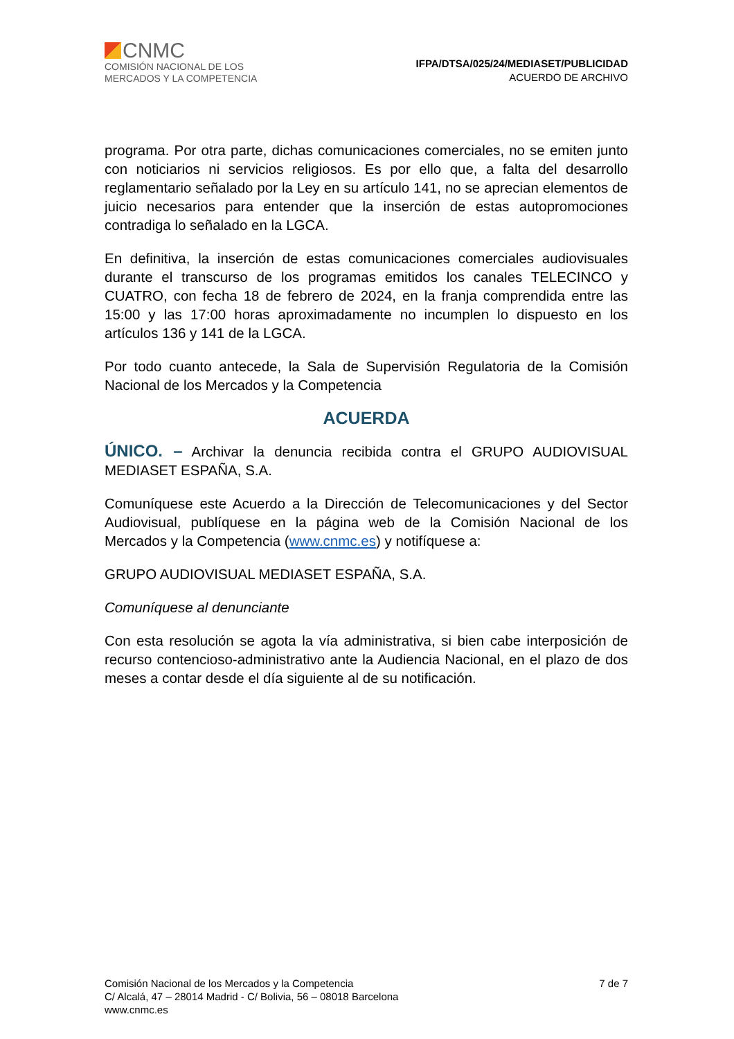CNMC
COMISIÓN NACIONAL DE LOS
MERCADOS Y LA COMPETENCIA
IFPA/DTSA/025/24/MEDIASET/PUBLICIDAD
ACUERDO DE ARCHIVO
programa. Por otra parte, dichas comunicaciones comerciales, no se emiten junto con noticiarios ni servicios religiosos. Es por ello que, a falta del desarrollo reglamentario señalado por la Ley en su artículo 141, no se aprecian elementos de juicio necesarios para entender que la inserción de estas autopromociones contradiga lo señalado en la LGCA.
En definitiva, la inserción de estas comunicaciones comerciales audiovisuales durante el transcurso de los programas emitidos los canales TELECINCO y CUATRO, con fecha 18 de febrero de 2024, en la franja comprendida entre las 15:00 y las 17:00 horas aproximadamente no incumplen lo dispuesto en los artículos 136 y 141 de la LGCA.
Por todo cuanto antecede, la Sala de Supervisión Regulatoria de la Comisión Nacional de los Mercados y la Competencia
ACUERDA
ÚNICO. – Archivar la denuncia recibida contra el GRUPO AUDIOVISUAL MEDIASET ESPAÑA, S.A.
Comuníquese este Acuerdo a la Dirección de Telecomunicaciones y del Sector Audiovisual, publíquese en la página web de la Comisión Nacional de los Mercados y la Competencia (www.cnmc.es) y notifíquese a:
GRUPO AUDIOVISUAL MEDIASET ESPAÑA, S.A.
Comuníquese al denunciante
Con esta resolución se agota la vía administrativa, si bien cabe interposición de recurso contencioso-administrativo ante la Audiencia Nacional, en el plazo de dos meses a contar desde el día siguiente al de su notificación.
Comisión Nacional de los Mercados y la Competencia
C/ Alcalá, 47 – 28014 Madrid - C/ Bolivia, 56 – 08018 Barcelona
www.cnmc.es
7 de 7